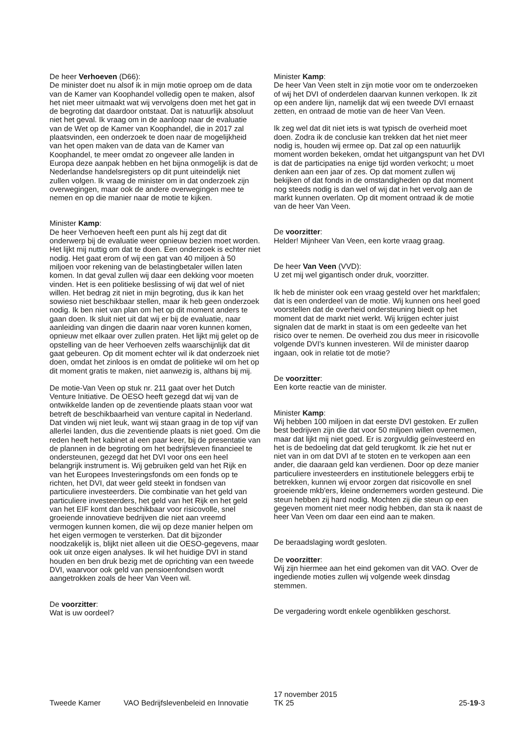De heer Verhoeven (D66):
De minister doet nu alsof ik in mijn motie oproep om de data van de Kamer van Koophandel volledig open te maken, alsof het niet meer uitmaakt wat wij vervolgens doen met het gat in de begroting dat daardoor ontstaat. Dat is natuurlijk absoluut niet het geval. Ik vraag om in de aanloop naar de evaluatie van de Wet op de Kamer van Koophandel, die in 2017 zal plaatsvinden, een onderzoek te doen naar de mogelijkheid van het open maken van de data van de Kamer van Koophandel, te meer omdat zo ongeveer alle landen in Europa deze aanpak hebben en het bijna onmogelijk is dat de Nederlandse handelsregisters op dit punt uiteindelijk niet zullen volgen. Ik vraag de minister om in dat onderzoek zijn overwegingen, maar ook de andere overwegingen mee te nemen en op die manier naar de motie te kijken.
Minister Kamp:
De heer Verhoeven heeft een punt als hij zegt dat dit onderwerp bij de evaluatie weer opnieuw bezien moet worden. Het lijkt mij nuttig om dat te doen. Een onderzoek is echter niet nodig. Het gaat erom of wij een gat van 40 miljoen à 50 miljoen voor rekening van de belastingbetaler willen laten komen. In dat geval zullen wij daar een dekking voor moeten vinden. Het is een politieke beslissing of wij dat wel of niet willen. Het bedrag zit niet in mijn begroting, dus ik kan het sowieso niet beschikbaar stellen, maar ik heb geen onderzoek nodig. Ik ben niet van plan om het op dit moment anders te gaan doen. Ik sluit niet uit dat wij er bij de evaluatie, naar aanleiding van dingen die daarin naar voren kunnen komen, opnieuw met elkaar over zullen praten. Het lijkt mij gelet op de opstelling van de heer Verhoeven zelfs waarschijnlijk dat dit gaat gebeuren. Op dit moment echter wil ik dat onderzoek niet doen, omdat het zinloos is en omdat de politieke wil om het op dit moment gratis te maken, niet aanwezig is, althans bij mij.
De motie-Van Veen op stuk nr. 211 gaat over het Dutch Venture Initiative. De OESO heeft gezegd dat wij van de ontwikkelde landen op de zeventiende plaats staan voor wat betreft de beschikbaarheid van venture capital in Nederland. Dat vinden wij niet leuk, want wij staan graag in de top vijf van allerlei landen, dus die zeventiende plaats is niet goed. Om die reden heeft het kabinet al een paar keer, bij de presentatie van de plannen in de begroting om het bedrijfsleven financieel te ondersteunen, gezegd dat het DVI voor ons een heel belangrijk instrument is. Wij gebruiken geld van het Rijk en van het Europees Investeringsfonds om een fonds op te richten, het DVI, dat weer geld steekt in fondsen van particuliere investeerders. Die combinatie van het geld van particuliere investeerders, het geld van het Rijk en het geld van het EIF komt dan beschikbaar voor risicovolle, snel groeiende innovatieve bedrijven die niet aan vreemd vermogen kunnen komen, die wij op deze manier helpen om het eigen vermogen te versterken. Dat dit bijzonder noodzakelijk is, blijkt niet alleen uit die OESO-gegevens, maar ook uit onze eigen analyses. Ik wil het huidige DVI in stand houden en ben druk bezig met de oprichting van een tweede DVI, waarvoor ook geld van pensioenfondsen wordt aangetrokken zoals de heer Van Veen wil.
De voorzitter:
Wat is uw oordeel?
Minister Kamp:
De heer Van Veen stelt in zijn motie voor om te onderzoeken of wij het DVI of onderdelen daarvan kunnen verkopen. Ik zit op een andere lijn, namelijk dat wij een tweede DVI ernaast zetten, en ontraad de motie van de heer Van Veen.
Ik zeg wel dat dit niet iets is wat typisch de overheid moet doen. Zodra ik de conclusie kan trekken dat het niet meer nodig is, houden wij ermee op. Dat zal op een natuurlijk moment worden bekeken, omdat het uitgangspunt van het DVI is dat de participaties na enige tijd worden verkocht; u moet denken aan een jaar of zes. Op dat moment zullen wij bekijken of dat fonds in de omstandigheden op dat moment nog steeds nodig is dan wel of wij dat in het vervolg aan de markt kunnen overlaten. Op dit moment ontraad ik de motie van de heer Van Veen.
De voorzitter:
Helder! Mijnheer Van Veen, een korte vraag graag.
De heer Van Veen (VVD):
U zet mij wel gigantisch onder druk, voorzitter.
Ik heb de minister ook een vraag gesteld over het marktfalen; dat is een onderdeel van de motie. Wij kunnen ons heel goed voorstellen dat de overheid ondersteuning biedt op het moment dat de markt niet werkt. Wij krijgen echter juist signalen dat de markt in staat is om een gedeelte van het risico over te nemen. De overheid zou dus meer in risicovolle volgende DVI's kunnen investeren. Wil de minister daarop ingaan, ook in relatie tot de motie?
De voorzitter:
Een korte reactie van de minister.
Minister Kamp:
Wij hebben 100 miljoen in dat eerste DVI gestoken. Er zullen best bedrijven zijn die dat voor 50 miljoen willen overnemen, maar dat lijkt mij niet goed. Er is zorgvuldig geïnvesteerd en het is de bedoeling dat dat geld terugkomt. Ik zie het nut er niet van in om dat DVI af te stoten en te verkopen aan een ander, die daaraan geld kan verdienen. Door op deze manier particuliere investeerders en institutionele beleggers erbij te betrekken, kunnen wij ervoor zorgen dat risicovolle en snel groeiende mkb'ers, kleine ondernemers worden gesteund. Die steun hebben zij hard nodig. Mochten zij die steun op een gegeven moment niet meer nodig hebben, dan sta ik naast de heer Van Veen om daar een eind aan te maken.
De beraadslaging wordt gesloten.
De voorzitter:
Wij zijn hiermee aan het eind gekomen van dit VAO. Over de ingediende moties zullen wij volgende week dinsdag stemmen.
De vergadering wordt enkele ogenblikken geschorst.
Tweede Kamer
VAO Bedrijfslevenbeleid en Innovatie
17 november 2015
TK 25
25-19-3